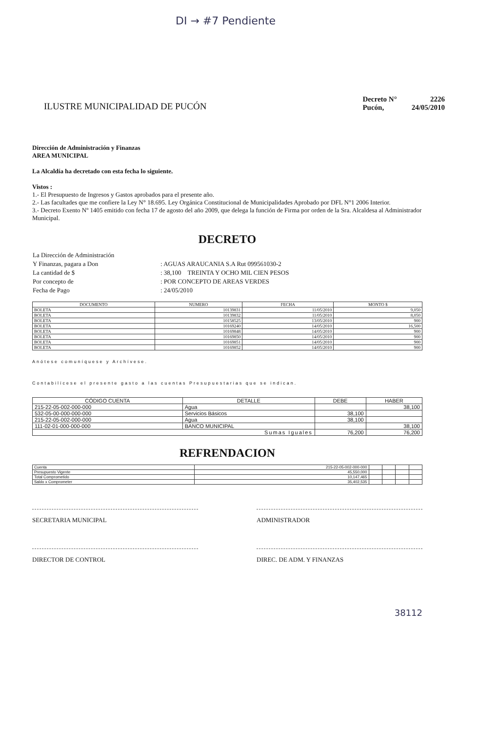DI → #7 Pendiente
ILUSTRE MUNICIPALIDAD DE PUCÓN
| Decreto N° | 2226 |
| Pucón, | 24/05/2010 |
Dirección de Administración y Finanzas
AREA MUNICIPAL
La Alcaldía ha decretado con esta fecha lo siguiente.
Vistos :
1.- El Presupuesto de Ingresos y Gastos aprobados para el presente año.
2.- Las facultades que me confiere la Ley N° 18.695. Ley Orgánica Constitucional de Municipalidades Aprobado por DFL N°1 2006 Interior.
3.- Decreto Exento Nº 1405 emitido con fecha 17 de agosto del año 2009, que delega la función de Firma por orden de la Sra. Alcaldesa al Administrador Municipal.
DECRETO
| La Dirección de Administración | |
| Y Finanzas, pagara a Don | : AGUAS ARAUCANIA S.A Rut 099561030-2 |
| La cantidad de $ | : 38,100 TREINTA Y OCHO MIL CIEN PESOS |
| Por concepto de | : POR CONCEPTO DE AREAS VERDES |
| Fecha de Pago | : 24/05/2010 |
| DOCUMENTO | NUMERO | FECHA | MONTO $ |
| --- | --- | --- | --- |
| BOLETA | 10139831 | 11/05/2010 | 9,050 |
| BOLETA | 10139832 | 11/05/2010 | 8,050 |
| BOLETA | 10158525 | 13/05/2010 | 900 |
| BOLETA | 10169240 | 14/05/2010 | 16,500 |
| BOLETA | 10169848 | 14/05/2010 | 900 |
| BOLETA | 10169850 | 14/05/2010 | 900 |
| BOLETA | 10169851 | 14/05/2010 | 900 |
| BOLETA | 10169852 | 14/05/2010 | 900 |
Anótese comuníquese y Archívese.
Contabilícese el presente gasto a las cuentas Presupuestarias que se indican.
| CÓDIGO CUENTA | DETALLE | DEBE | HABER |
| --- | --- | --- | --- |
| 215-22-05-002-000-000 | Agua | | 38,100 |
| 532-05-00-000-000-000 | Servicios Básicos | 38,100 | |
| 215-22-05-002-000-000 | Agua | 38,100 | |
| 111-02-01-000-000-000 | BANCO MUNICIPAL | | 38,100 |
| Sumas Iguales | | 76,200 | 76,200 |
REFRENDACION
| Cuenta | 215-22-05-002-000-000 | | | | |
| Presupuesto Vigente | 45,550,000 | | | | |
| Total Comprometido | 10,147,465 | | | | |
| Saldo x Comprometer | 35,402,535 | | | | |
SECRETARIA MUNICIPAL ADMINISTRADOR
DIRECTOR DE CONTROL DIREC. DE ADM. Y FINANZAS
38112